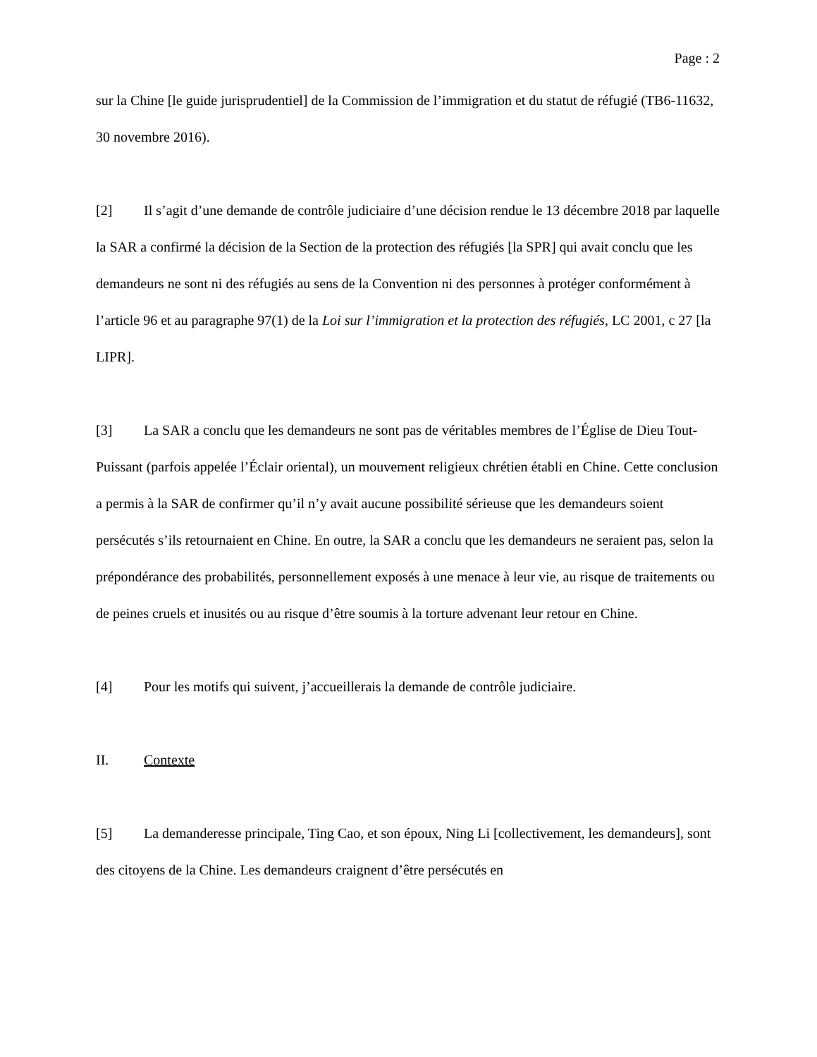Page : 2
sur la Chine [le guide jurisprudentiel] de la Commission de l’immigration et du statut de réfugié (TB6-11632, 30 novembre 2016).
[2] Il s’agit d’une demande de contrôle judiciaire d’une décision rendue le 13 décembre 2018 par laquelle la SAR a confirmé la décision de la Section de la protection des réfugiés [la SPR] qui avait conclu que les demandeurs ne sont ni des réfugiés au sens de la Convention ni des personnes à protéger conformément à l’article 96 et au paragraphe 97(1) de la Loi sur l’immigration et la protection des réfugiés, LC 2001, c 27 [la LIPR].
[3] La SAR a conclu que les demandeurs ne sont pas de véritables membres de l’Église de Dieu Tout-Puissant (parfois appelée l’Éclair oriental), un mouvement religieux chrétien établi en Chine. Cette conclusion a permis à la SAR de confirmer qu’il n’y avait aucune possibilité sérieuse que les demandeurs soient persécutés s’ils retournaient en Chine. En outre, la SAR a conclu que les demandeurs ne seraient pas, selon la prépondérance des probabilités, personnellement exposés à une menace à leur vie, au risque de traitements ou de peines cruels et inusités ou au risque d’être soumis à la torture advenant leur retour en Chine.
[4] Pour les motifs qui suivent, j’accueillerais la demande de contrôle judiciaire.
II. Contexte
[5] La demanderesse principale, Ting Cao, et son époux, Ning Li [collectivement, les demandeurs], sont des citoyens de la Chine. Les demandeurs craignent d’être persécutés en